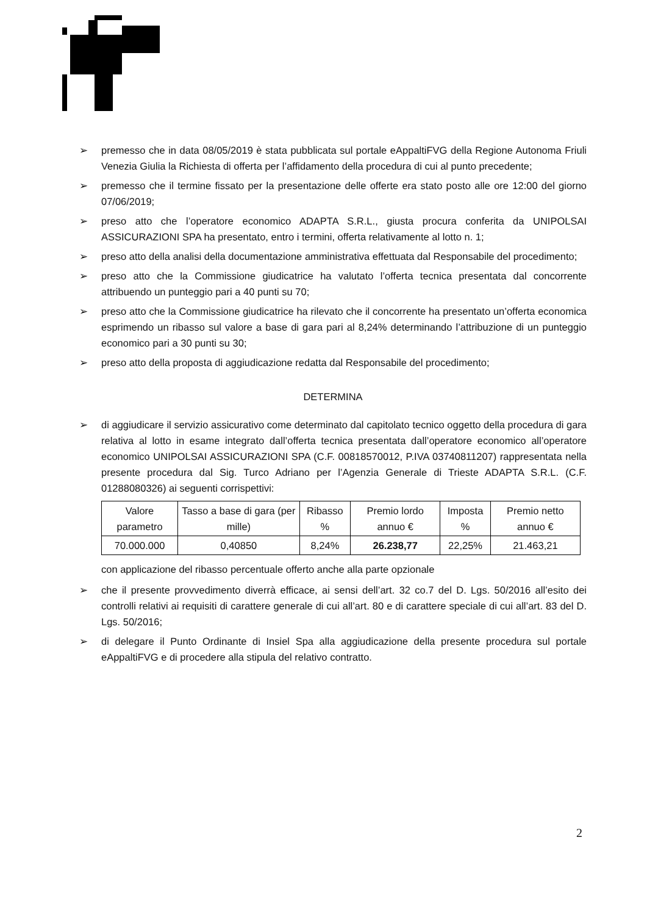➢ premesso che in data 08/05/2019 è stata pubblicata sul portale eAppaltiFVG della Regione Autonoma Friuli Venezia Giulia la Richiesta di offerta per l’affidamento della procedura di cui al punto precedente;
➢ premesso che il termine fissato per la presentazione delle offerte era stato posto alle ore 12:00 del giorno 07/06/2019;
➢ preso atto che l’operatore economico ADAPTA S.R.L., giusta procura conferita da UNIPOLSAI ASSICURAZIONI SPA ha presentato, entro i termini, offerta relativamente al lotto n. 1;
➢ preso atto della analisi della documentazione amministrativa effettuata dal Responsabile del procedimento;
➢ preso atto che la Commissione giudicatrice ha valutato l’offerta tecnica presentata dal concorrente attribuendo un punteggio pari a 40 punti su 70;
➢ preso atto che la Commissione giudicatrice ha rilevato che il concorrente ha presentato un’offerta economica esprimendo un ribasso sul valore a base di gara pari al 8,24% determinando l’attribuzione di un punteggio economico pari a 30 punti su 30;
➢ preso atto della proposta di aggiudicazione redatta dal Responsabile del procedimento;
DETERMINA
➢ di aggiudicare il servizio assicurativo come determinato dal capitolato tecnico oggetto della procedura di gara relativa al lotto in esame integrato dall’offerta tecnica presentata dall’operatore economico all’operatore economico UNIPOLSAI ASSICURAZIONI SPA (C.F. 00818570012, P.IVA 03740811207) rappresentata nella presente procedura dal Sig. Turco Adriano per l’Agenzia Generale di Trieste ADAPTA S.R.L. (C.F. 01288080326) ai seguenti corrispettivi:
| Valore parametro | Tasso a base di gara (per mille) | Ribasso % | Premio lordo annuo € | Imposta % | Premio netto annuo € |
| --- | --- | --- | --- | --- | --- |
| 70.000.000 | 0,40850 | 8,24% | 26.238,77 | 22,25% | 21.463,21 |
con applicazione del ribasso percentuale offerto anche alla parte opzionale
➢ che il presente provvedimento diverrà efficace, ai sensi dell’art. 32 co.7 del D. Lgs. 50/2016 all’esito dei controlli relativi ai requisiti di carattere generale di cui all’art. 80 e di carattere speciale di cui all’art. 83 del D. Lgs. 50/2016;
➢ di delegare il Punto Ordinante di Insiel Spa alla aggiudicazione della presente procedura sul portale eAppaltiFVG e di procedere alla stipula del relativo contratto.
2